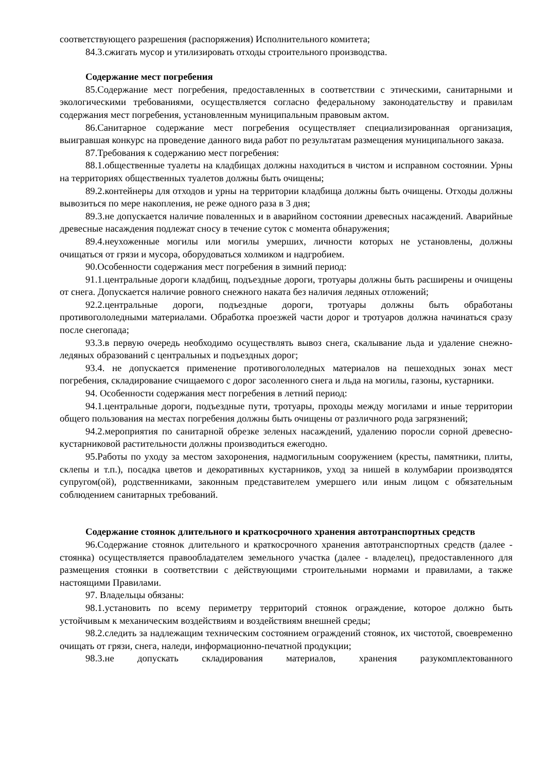соответствующего разрешения (распоряжения) Исполнительного комитета;
84.3.сжигать мусор и утилизировать отходы строительного производства.
Содержание мест погребения
85.Содержание мест погребения, предоставленных в соответствии с этическими, санитарными и экологическими требованиями, осуществляется согласно федеральному законодательству и правилам содержания мест погребения, установленным муниципальным правовым актом.
86.Санитарное содержание мест погребения осуществляет специализированная организация, выигравшая конкурс на проведение данного вида работ по результатам размещения муниципального заказа.
87.Требования к содержанию мест погребения:
88.1.общественные туалеты на кладбищах должны находиться в чистом и исправном состоянии. Урны на территориях общественных туалетов должны быть очищены;
89.2.контейнеры для отходов и урны на территории кладбища должны быть очищены. Отходы должны вывозиться по мере накопления, не реже одного раза в 3 дня;
89.3.не допускается наличие поваленных и в аварийном состоянии древесных насаждений. Аварийные древесные насаждения подлежат сносу в течение суток с момента обнаружения;
89.4.неухоженные могилы или могилы умерших, личности которых не установлены, должны очищаться от грязи и мусора, оборудоваться холмиком и надгробием.
90.Особенности содержания мест погребения в зимний период:
91.1.центральные дороги кладбищ, подъездные дороги, тротуары должны быть расширены и очищены от снега. Допускается наличие ровного снежного наката без наличия ледяных отложений;
92.2.центральные дороги, подъездные дороги, тротуары должны быть обработаны противогололедными материалами. Обработка проезжей части дорог и тротуаров должна начинаться сразу после снегопада;
93.3.в первую очередь необходимо осуществлять вывоз снега, скалывание льда и удаление снежно-ледяных образований с центральных и подъездных дорог;
93.4. не допускается применение противогололедных материалов на пешеходных зонах мест погребения, складирование счищаемого с дорог засоленного снега и льда на могилы, газоны, кустарники.
94. Особенности содержания мест погребения в летний период:
94.1.центральные дороги, подъездные пути, тротуары, проходы между могилами и иные территории общего пользования на местах погребения должны быть очищены от различного рода загрязнений;
94.2.мероприятия по санитарной обрезке зеленых насаждений, удалению поросли сорной древесно-кустарниковой растительности должны производиться ежегодно.
95.Работы по уходу за местом захоронения, надмогильным сооружением (кресты, памятники, плиты, склепы и т.п.), посадка цветов и декоративных кустарников, уход за нишей в колумбарии производятся супругом(ой), родственниками, законным представителем умершего или иным лицом с обязательным соблюдением санитарных требований.
Содержание стоянок длительного и краткосрочного хранения автотранспортных средств
96.Содержание стоянок длительного и краткосрочного хранения автотранспортных средств (далее - стоянка) осуществляется правообладателем земельного участка (далее - владелец), предоставленного для размещения стоянки в соответствии с действующими строительными нормами и правилами, а также настоящими Правилами.
97. Владельцы обязаны:
98.1.установить по всему периметру территорий стоянок ограждение, которое должно быть устойчивым к механическим воздействиям и воздействиям внешней среды;
98.2.следить за надлежащим техническим состоянием ограждений стоянок, их чистотой, своевременно очищать от грязи, снега, наледи, информационно-печатной продукции;
98.3.не допускать складирования материалов, хранения разукомплектованного